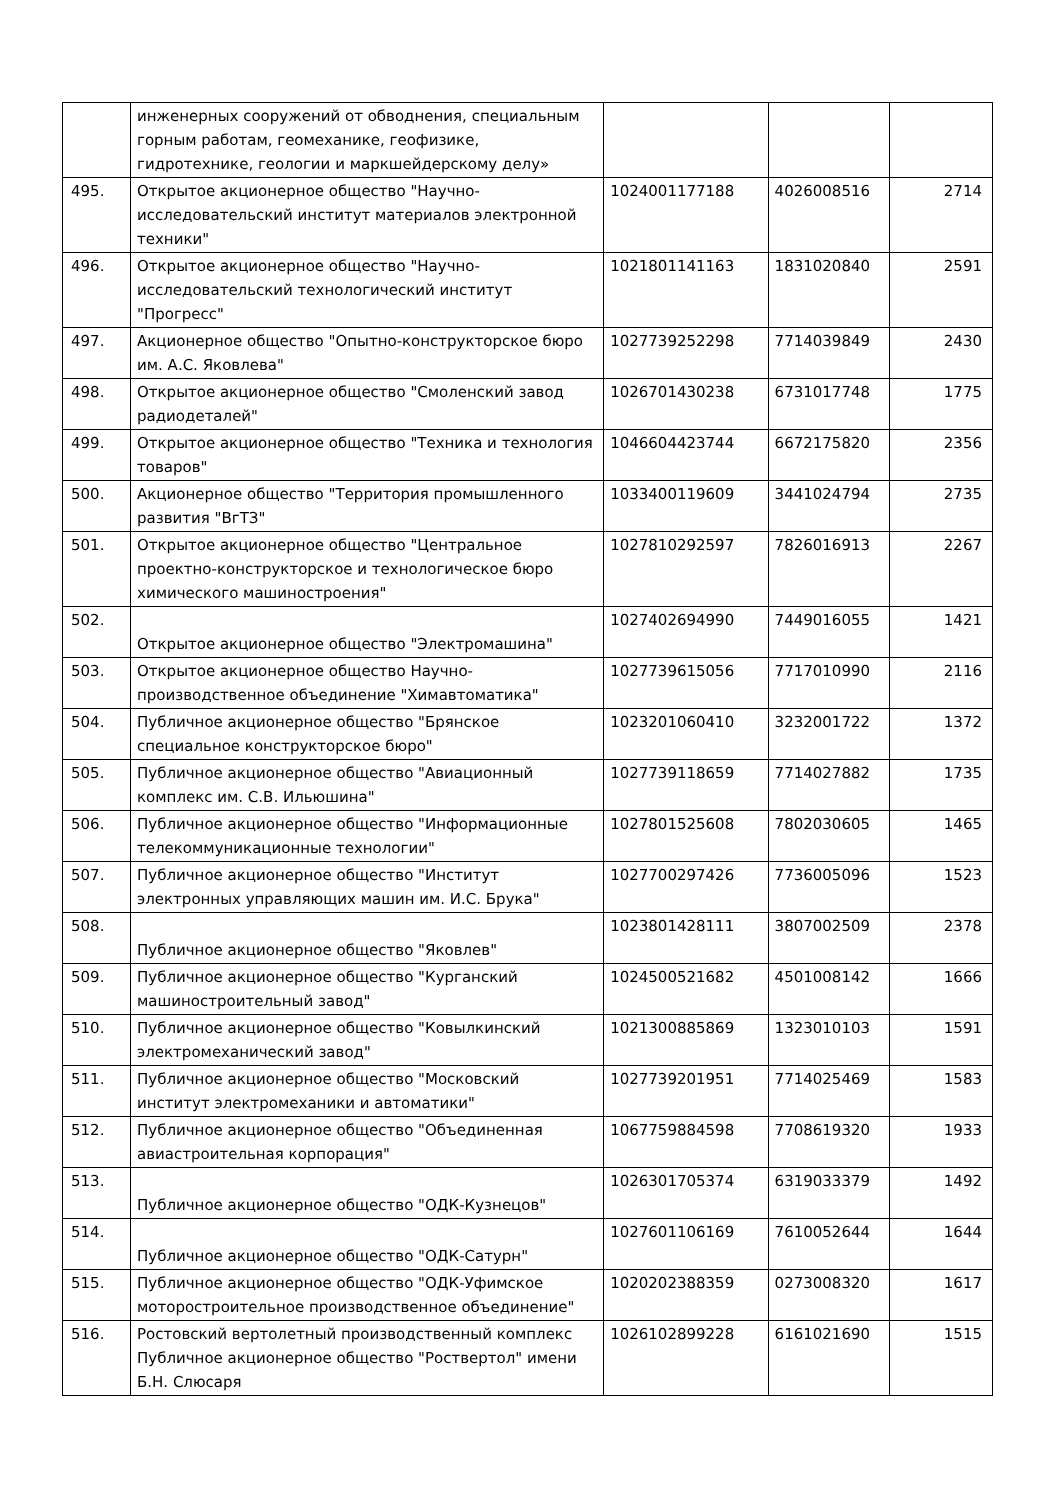| | инженерных сооружений от обводнения, специальным горным работам, геомеханике, геофизике, гидротехнике, геологии и маркшейдерскому делу» | | | |
| 495. | Открытое акционерное общество "Научно-исследовательский институт материалов электронной техники" | 1024001177188 | 4026008516 | 2714 |
| 496. | Открытое акционерное общество "Научно-исследовательский технологический институт "Прогресс" | 1021801141163 | 1831020840 | 2591 |
| 497. | Акционерное общество "Опытно-конструкторское бюро им. А.С. Яковлева" | 1027739252298 | 7714039849 | 2430 |
| 498. | Открытое акционерное общество "Смоленский завод радиодеталей" | 1026701430238 | 6731017748 | 1775 |
| 499. | Открытое акционерное общество "Техника и технология товаров" | 1046604423744 | 6672175820 | 2356 |
| 500. | Акционерное общество "Территория промышленного развития "ВгТЗ" | 1033400119609 | 3441024794 | 2735 |
| 501. | Открытое акционерное общество "Центральное проектно-конструкторское и технологическое бюро химического машиностроения" | 1027810292597 | 7826016913 | 2267 |
| 502. | Открытое акционерное общество "Электромашина" | 1027402694990 | 7449016055 | 1421 |
| 503. | Открытое акционерное общество Научно-производственное объединение "Химавтоматика" | 1027739615056 | 7717010990 | 2116 |
| 504. | Публичное акционерное общество "Брянское специальное конструкторское бюро" | 1023201060410 | 3232001722 | 1372 |
| 505. | Публичное акционерное общество "Авиационный комплекс им. С.В. Ильюшина" | 1027739118659 | 7714027882 | 1735 |
| 506. | Публичное акционерное общество "Информационные телекоммуникационные технологии" | 1027801525608 | 7802030605 | 1465 |
| 507. | Публичное акционерное общество "Институт электронных управляющих машин им. И.С. Брука" | 1027700297426 | 7736005096 | 1523 |
| 508. | Публичное акционерное общество "Яковлев" | 1023801428111 | 3807002509 | 2378 |
| 509. | Публичное акционерное общество "Курганский машиностроительный завод" | 1024500521682 | 4501008142 | 1666 |
| 510. | Публичное акционерное общество "Ковылкинский электромеханический завод" | 1021300885869 | 1323010103 | 1591 |
| 511. | Публичное акционерное общество "Московский институт электромеханики и автоматики" | 1027739201951 | 7714025469 | 1583 |
| 512. | Публичное акционерное общество "Объединенная авиастроительная корпорация" | 1067759884598 | 7708619320 | 1933 |
| 513. | Публичное акционерное общество "ОДК-Кузнецов" | 1026301705374 | 6319033379 | 1492 |
| 514. | Публичное акционерное общество "ОДК-Сатурн" | 1027601106169 | 7610052644 | 1644 |
| 515. | Публичное акционерное общество "ОДК-Уфимское моторостроительное производственное объединение" | 1020202388359 | 0273008320 | 1617 |
| 516. | Ростовский вертолетный производственный комплекс Публичное акционерное общество "Роствертол" имени Б.Н. Слюсаря | 1026102899228 | 6161021690 | 1515 |